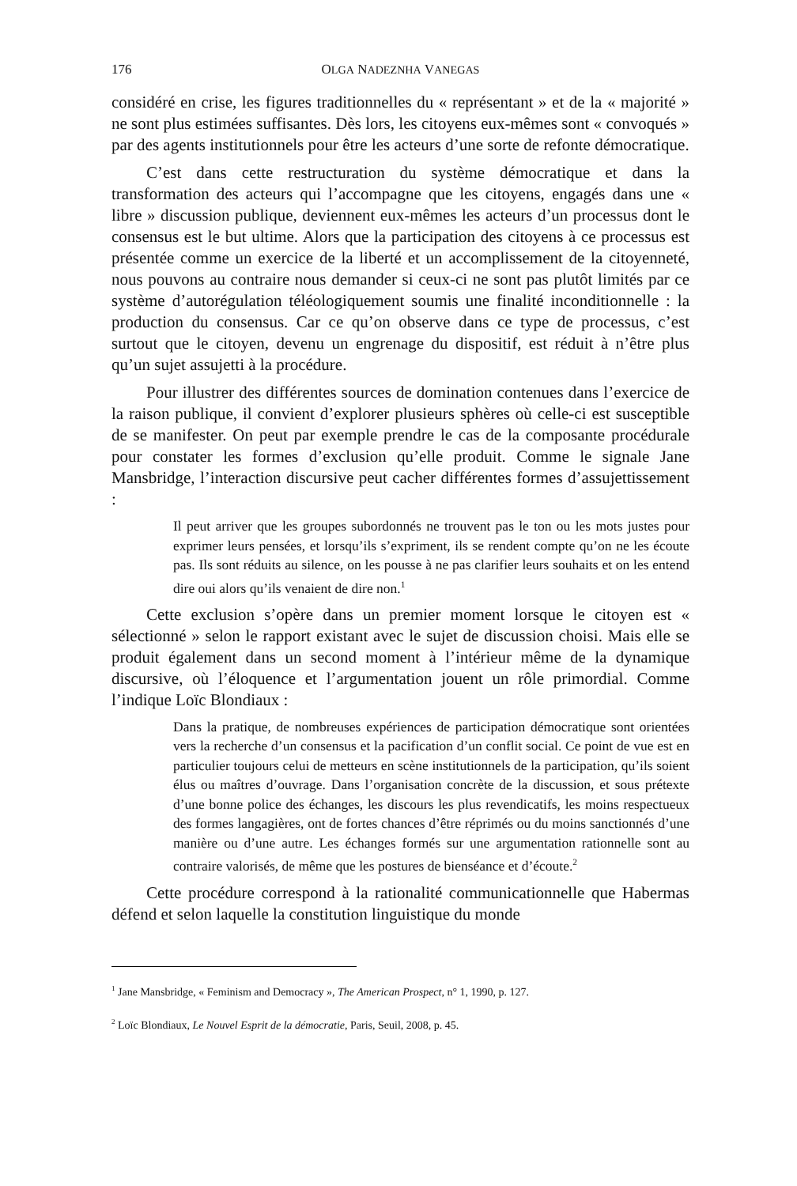176 OLGA NADEZNHA VANEGAS
considéré en crise, les figures traditionnelles du « représentant » et de la « majorité » ne sont plus estimées suffisantes. Dès lors, les citoyens eux-mêmes sont « convoqués » par des agents institutionnels pour être les acteurs d’une sorte de refonte démocratique.
C’est dans cette restructuration du système démocratique et dans la transformation des acteurs qui l’accompagne que les citoyens, engagés dans une « libre » discussion publique, deviennent eux-mêmes les acteurs d’un processus dont le consensus est le but ultime. Alors que la participation des citoyens à ce processus est présentée comme un exercice de la liberté et un accomplissement de la citoyenneté, nous pouvons au contraire nous demander si ceux-ci ne sont pas plutôt limités par ce système d’autorégulation téléologiquement soumis une finalité inconditionnelle : la production du consensus. Car ce qu’on observe dans ce type de processus, c’est surtout que le citoyen, devenu un engrenage du dispositif, est réduit à n’être plus qu’un sujet assujetti à la procédure.
Pour illustrer des différentes sources de domination contenues dans l’exercice de la raison publique, il convient d’explorer plusieurs sphères où celle-ci est susceptible de se manifester. On peut par exemple prendre le cas de la composante procédurale pour constater les formes d’exclusion qu’elle produit. Comme le signale Jane Mansbridge, l’interaction discursive peut cacher différentes formes d’assujettissement :
Il peut arriver que les groupes subordonnés ne trouvent pas le ton ou les mots justes pour exprimer leurs pensées, et lorsqu’ils s’expriment, ils se rendent compte qu’on ne les écoute pas. Ils sont réduits au silence, on les pousse à ne pas clarifier leurs souhaits et on les entend dire oui alors qu’ils venaient de dire non.<sup>1</sup>
Cette exclusion s’opère dans un premier moment lorsque le citoyen est « sélectionné » selon le rapport existant avec le sujet de discussion choisi. Mais elle se produit également dans un second moment à l’intérieur même de la dynamique discursive, où l’éloquence et l’argumentation jouent un rôle primordial. Comme l’indique Loïc Blondiaux :
Dans la pratique, de nombreuses expériences de participation démocratique sont orientées vers la recherche d’un consensus et la pacification d’un conflit social. Ce point de vue est en particulier toujours celui de metteurs en scène institutionnels de la participation, qu’ils soient élus ou maîtres d’ouvrage. Dans l’organisation concrète de la discussion, et sous prétexte d’une bonne police des échanges, les discours les plus revendicatifs, les moins respectueux des formes langagières, ont de fortes chances d’être réprimés ou du moins sanctionnés d’une manière ou d’une autre. Les échanges formés sur une argumentation rationnelle sont au contraire valorisés, de même que les postures de bienséance et d’écoute.<sup>2</sup>
Cette procédure correspond à la rationalité communicationnelle que Habermas défend et selon laquelle la constitution linguistique du monde
<sup>1</sup> Jane Mansbridge, « Feminism and Democracy », The American Prospect, n° 1, 1990, p. 127.
<sup>2</sup> Loïc Blondiaux, Le Nouvel Esprit de la démocratie, Paris, Seuil, 2008, p. 45.